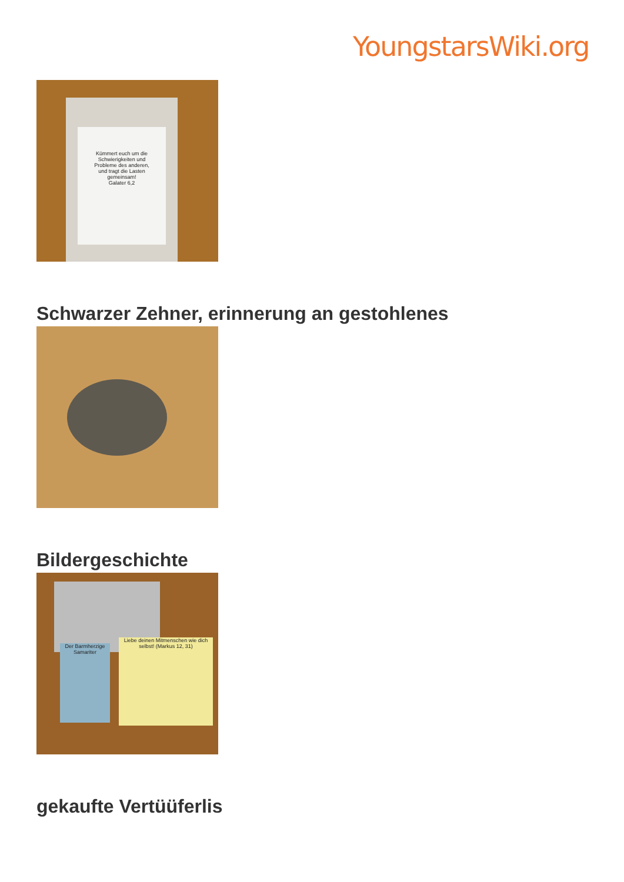YoungstarsWiki.org
Kümmert euch um die
Schwierigkeiten und
Probleme des anderen,
und tragt die Lasten
gemeinsam!
Galater 6,2
Schwarzer Zehner, erinnerung an gestohlenes
Bildergeschichte
Der Barmherzige Samariter
Liebe deinen Mitmenschen wie dich selbst! (Markus 12, 31)
gekaufte Vertüüferlis